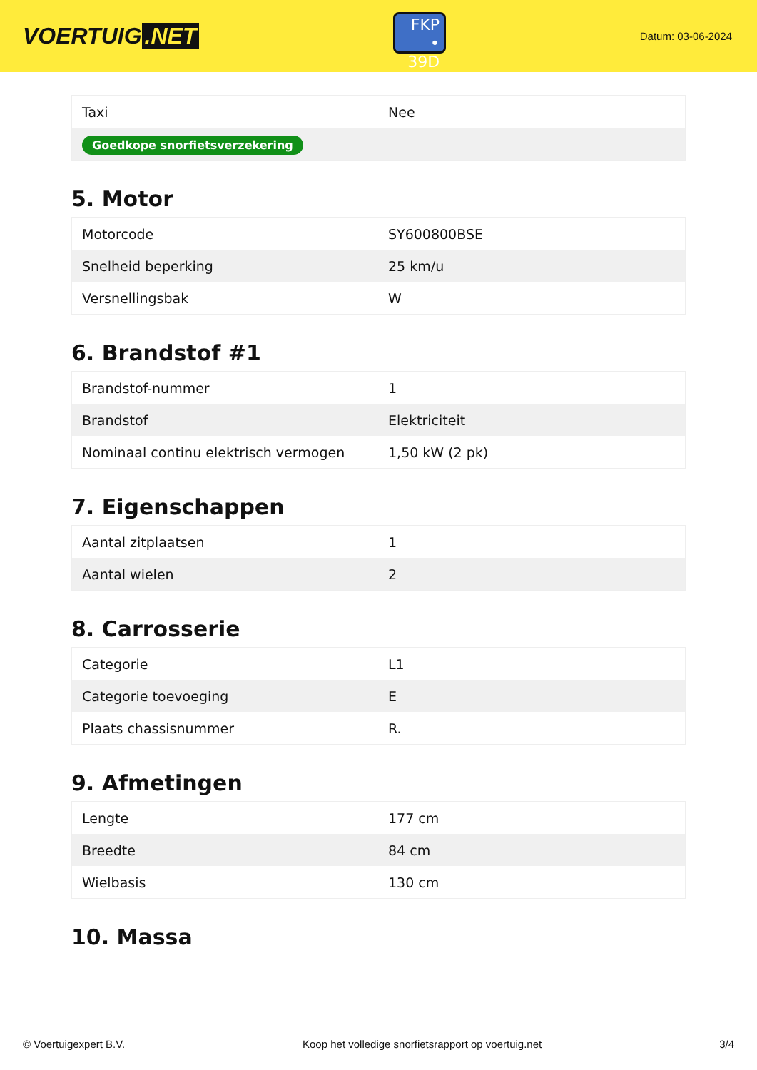VOERTUIG.NET
FKP
• 39D
Datum: 03-06-2024
| Taxi | Nee |
| Goedkope snorfietsverzekering | |
5. Motor
| Motorcode | SY600800BSE |
| Snelheid beperking | 25 km/u |
| Versnellingsbak | W |
6. Brandstof #1
| Brandstof-nummer | 1 |
| Brandstof | Elektriciteit |
| Nominaal continu elektrisch vermogen | 1,50 kW (2 pk) |
7. Eigenschappen
| Aantal zitplaatsen | 1 |
| Aantal wielen | 2 |
8. Carrosserie
| Categorie | L1 |
| Categorie toevoeging | E |
| Plaats chassisnummer | R. |
9. Afmetingen
| Lengte | 177 cm |
| Breedte | 84 cm |
| Wielbasis | 130 cm |
10. Massa
© Voertuigexpert B.V. Koop het volledige snorfietsrapport op voertuig.net 3/4